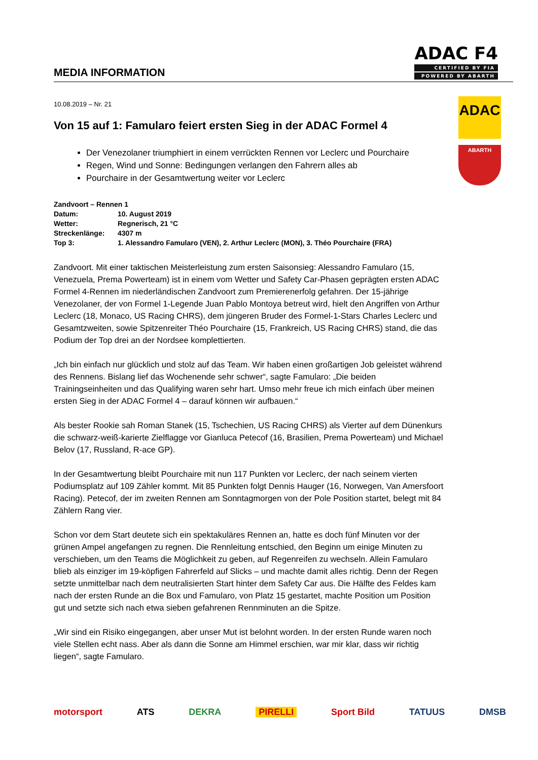MEDIA INFORMATION
ADAC F4
CERTIFIED BY FIA
POWERED BY ABARTH
10.08.2019 – Nr. 21
Von 15 auf 1: Famularo feiert ersten Sieg in der ADAC Formel 4
Der Venezolaner triumphiert in einem verrückten Rennen vor Leclerc und Pourchaire
Regen, Wind und Sonne: Bedingungen verlangen den Fahrern alles ab
Pourchaire in der Gesamtwertung weiter vor Leclerc
| Zandvoort – Rennen 1 | |
| Datum: | 10. August 2019 |
| Wetter: | Regnerisch, 21 °C |
| Streckenlänge: | 4307 m |
| Top 3: | 1. Alessandro Famularo (VEN), 2. Arthur Leclerc (MON), 3. Théo Pourchaire (FRA) |
Zandvoort. Mit einer taktischen Meisterleistung zum ersten Saisonsieg: Alessandro Famularo (15, Venezuela, Prema Powerteam) ist in einem vom Wetter und Safety Car-Phasen geprägten ersten ADAC Formel 4-Rennen im niederländischen Zandvoort zum Premierenerfolg gefahren. Der 15-jährige Venezolaner, der von Formel 1-Legende Juan Pablo Montoya betreut wird, hielt den Angriffen von Arthur Leclerc (18, Monaco, US Racing CHRS), dem jüngeren Bruder des Formel-1-Stars Charles Leclerc und Gesamtzweiten, sowie Spitzenreiter Théo Pourchaire (15, Frankreich, US Racing CHRS) stand, die das Podium der Top drei an der Nordsee komplettierten.
„Ich bin einfach nur glücklich und stolz auf das Team. Wir haben einen großartigen Job geleistet während des Rennens. Bislang lief das Wochenende sehr schwer“, sagte Famularo: „Die beiden Trainingseinheiten und das Qualifying waren sehr hart. Umso mehr freue ich mich einfach über meinen ersten Sieg in der ADAC Formel 4 – darauf können wir aufbauen.“
Als bester Rookie sah Roman Stanek (15, Tschechien, US Racing CHRS) als Vierter auf dem Dünenkurs die schwarz-weiß-karierte Zielflagge vor Gianluca Petecof (16, Brasilien, Prema Powerteam) und Michael Belov (17, Russland, R-ace GP).
In der Gesamtwertung bleibt Pourchaire mit nun 117 Punkten vor Leclerc, der nach seinem vierten Podiumsplatz auf 109 Zähler kommt. Mit 85 Punkten folgt Dennis Hauger (16, Norwegen, Van Amersfoort Racing). Petecof, der im zweiten Rennen am Sonntagmorgen von der Pole Position startet, belegt mit 84 Zählern Rang vier.
Schon vor dem Start deutete sich ein spektakuläres Rennen an, hatte es doch fünf Minuten vor der grünen Ampel angefangen zu regnen. Die Rennleitung entschied, den Beginn um einige Minuten zu verschieben, um den Teams die Möglichkeit zu geben, auf Regenreifen zu wechseln. Allein Famularo blieb als einziger im 19-köpfigen Fahrerfeld auf Slicks – und machte damit alles richtig. Denn der Regen setzte unmittelbar nach dem neutralisierten Start hinter dem Safety Car aus. Die Hälfte des Feldes kam nach der ersten Runde an die Box und Famularo, von Platz 15 gestartet, machte Position um Position gut und setzte sich nach etwa sieben gefahrenen Rennminuten an die Spitze.
„Wir sind ein Risiko eingegangen, aber unser Mut ist belohnt worden. In der ersten Runde waren noch viele Stellen echt nass. Aber als dann die Sonne am Himmel erschien, war mir klar, dass wir richtig liegen“, sagte Famularo.
ADAC
ABARTH
motorsport ATS DEKRA PIRELLI Sport Bild TATUUS DMSB